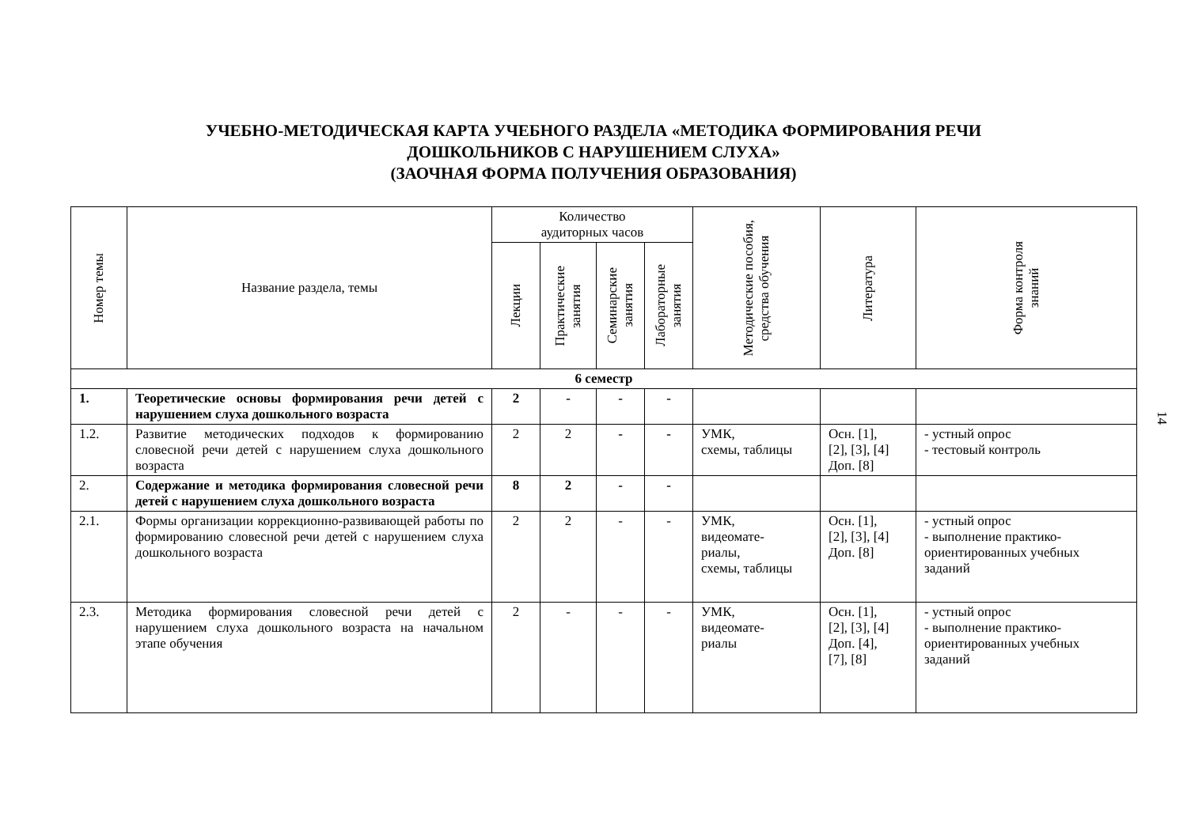УЧЕБНО-МЕТОДИЧЕСКАЯ КАРТА УЧЕБНОГО РАЗДЕЛА «МЕТОДИКА ФОРМИРОВАНИЯ РЕЧИ
ДОШКОЛЬНИКОВ С НАРУШЕНИЕМ СЛУХА»
(ЗАОЧНАЯ ФОРМА ПОЛУЧЕНИЯ ОБРАЗОВАНИЯ)
| Номер темы | Название раздела, темы | Количество аудиторных часов | | | | Методические пособия, средства обучения | Литература | Форма контроля знаний |
| --- | --- | --- | --- | --- | --- | --- | --- | --- |
| | | Лекции | Практические занятия | Семинарские занятия | Лабораторные занятия | | | |
| 6 семестр | | | | | | | | |
| 1. | Теоретические основы формирования речи детей с нарушением слуха дошкольного возраста | 2 | - | - | - | | | |
| 1.2. | Развитие методических подходов к формированию словесной речи детей с нарушением слуха дошкольного возраста | 2 | 2 | - | - | УМК, схемы, таблицы | Осн. [1], [2], [3], [4] Доп. [8] | - устный опрос - тестовый контроль |
| 2. | Содержание и методика формирования словесной речи детей с нарушением слуха дошкольного возраста | 8 | 2 | - | - | | | |
| 2.1. | Формы организации коррекционно-развивающей работы по формированию словесной речи детей с нарушением слуха дошкольного возраста | 2 | 2 | - | - | УМК, видеомате- риалы, схемы, таблицы | Осн. [1], [2], [3], [4] Доп. [8] | - устный опрос - выполнение практико-ориентированных учебных заданий |
| 2.3. | Методика формирования словесной речи детей с нарушением слуха дошкольного возраста на начальном этапе обучения | 2 | - | - | - | УМК, видеомате- риалы | Осн. [1], [2], [3], [4] Доп. [4], [7], [8] | - устный опрос - выполнение практико-ориентированных учебных заданий |
14